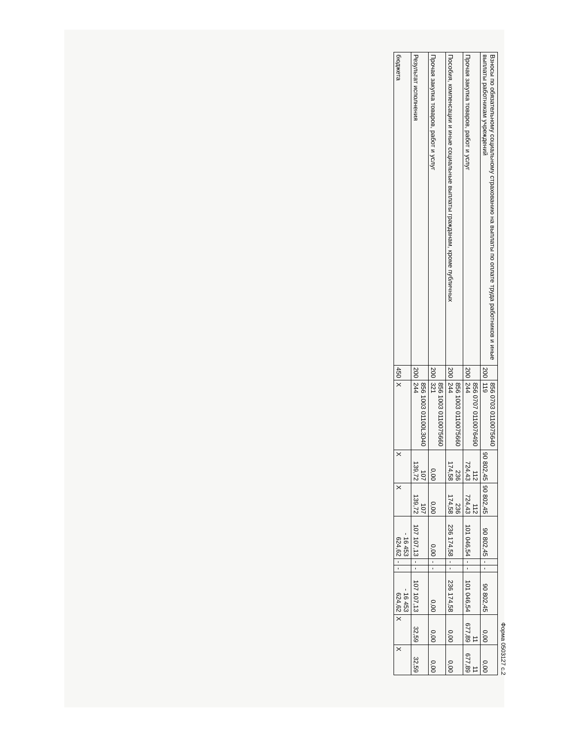Форма 0503127 с.2
| Взносы по обязательному социальному страхованию на выплаты по оплате труда работников и иные выплаты работникам учреждений | 200 | 856 0703 0110075640 119 | 90 802,45 | 90 802,45 | 90 802,45 | - | - | 90 802,45 | 0,00 | 0,00 |
| Прочая закупка товаров, работ и услуг | 200 | 856 0707 0110076490 244 | 112 724,43 | 112 724,43 | 101 046,54 | - | - | 101 046,54 | 11 677,89 | 11 677,89 |
| Пособия, компенсации и иные социальные выплаты гражданам, кроме публичных | 200 | 856 1003 0110075660 244 | 236 174,58 | 236 174,58 | 236 174,58 | - | - | 236 174,58 | 0,00 | 0,00 |
| Прочая закупка товаров, работ и услуг | 200 | 856 1003 0110075660 321 | 0,00 | 0,00 | 0,00 | - | - | 0,00 | 0,00 | 0,00 |
| Результат исполнения | 200 | 856 1003 01100L3040 244 | 107 139,72 | 107 139,72 | 107 107,13 | - | - | 107 107,13 | 32,59 | 32,59 |
| бюджета | 450 | X | X | X | - 16 453 624,62 | - | - | - 16 453 624,62 | X | X |